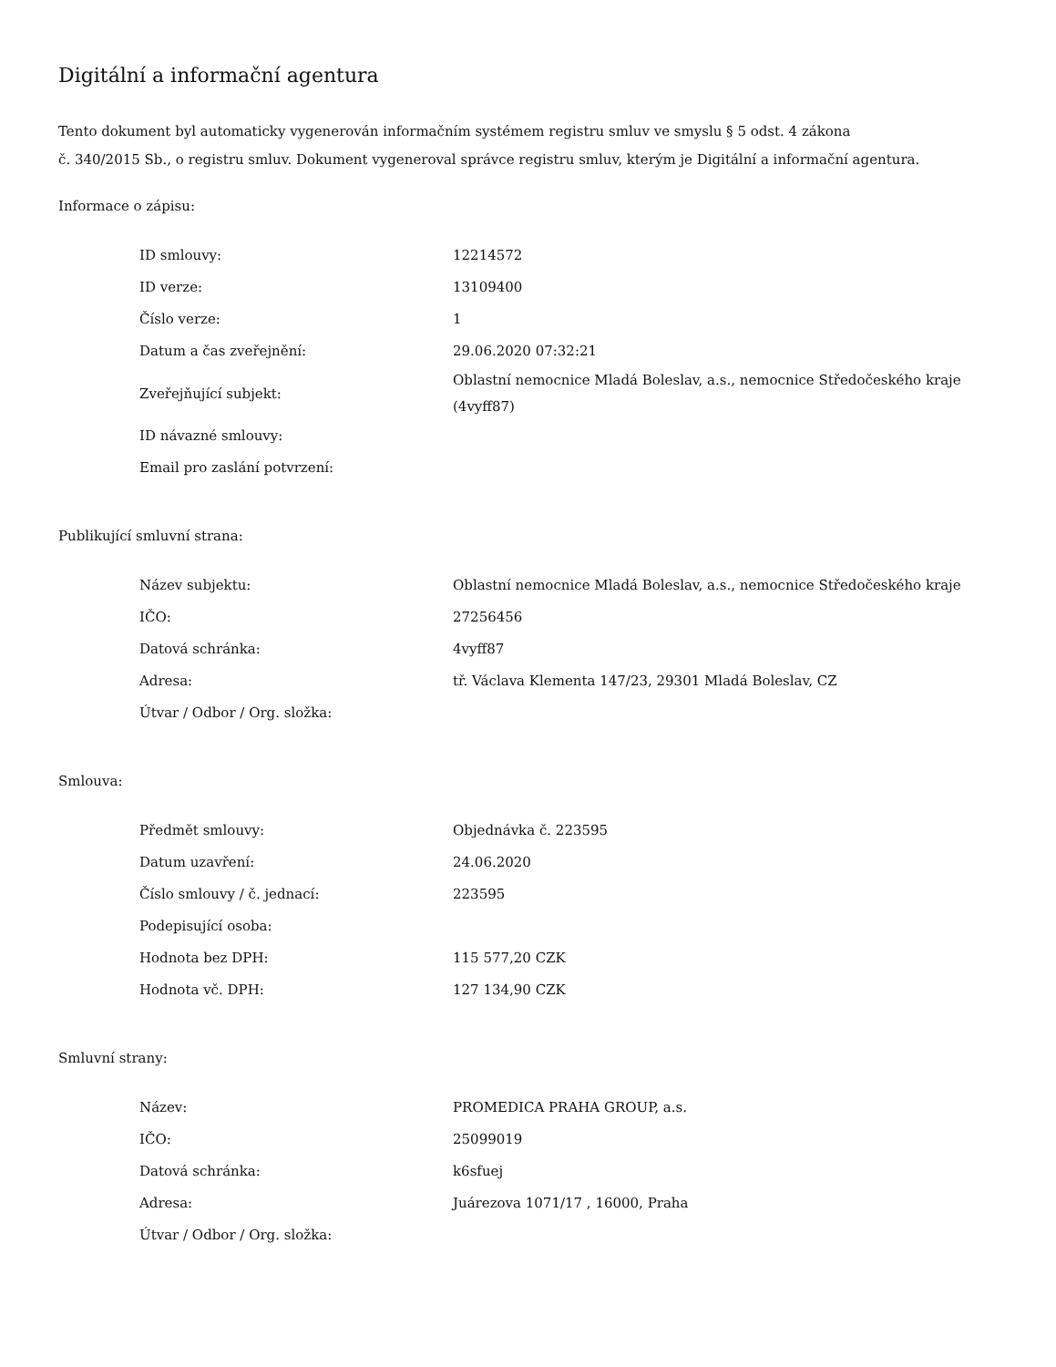Digitální a informační agentura
Tento dokument byl automaticky vygenerován informačním systémem registru smluv ve smyslu § 5 odst. 4 zákona
č. 340/2015 Sb., o registru smluv. Dokument vygeneroval správce registru smluv, kterým je Digitální a informační agentura.
Informace o zápisu:
| ID smlouvy: | 12214572 |
| ID verze: | 13109400 |
| Číslo verze: | 1 |
| Datum a čas zveřejnění: | 29.06.2020 07:32:21 |
| Zveřejňující subjekt: | Oblastní nemocnice Mladá Boleslav, a.s., nemocnice Středočeského kraje (4vyff87) |
| ID návazné smlouvy: | |
| Email pro zaslání potvrzení: | |
Publikující smluvní strana:
| Název subjektu: | Oblastní nemocnice Mladá Boleslav, a.s., nemocnice Středočeského kraje |
| IČO: | 27256456 |
| Datová schránka: | 4vyff87 |
| Adresa: | tř. Václava Klementa 147/23, 29301 Mladá Boleslav, CZ |
| Útvar / Odbor / Org. složka: | |
Smlouva:
| Předmět smlouvy: | Objednávka č. 223595 |
| Datum uzavření: | 24.06.2020 |
| Číslo smlouvy / č. jednací: | 223595 |
| Podepisující osoba: | |
| Hodnota bez DPH: | 115 577,20 CZK |
| Hodnota vč. DPH: | 127 134,90 CZK |
Smluvní strany:
| Název: | PROMEDICA PRAHA GROUP, a.s. |
| IČO: | 25099019 |
| Datová schránka: | k6sfuej |
| Adresa: | Juárezova 1071/17 , 16000, Praha |
| Útvar / Odbor / Org. složka: | |